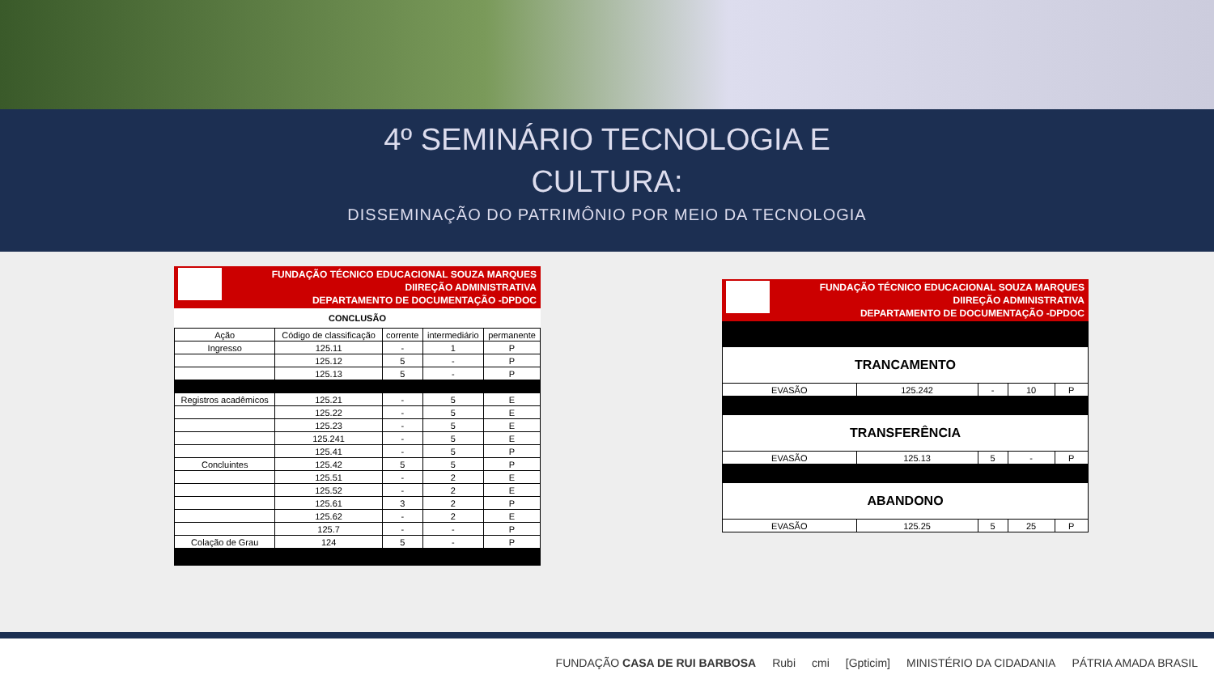4º SEMINÁRIO TECNOLOGIA E
CULTURA:
DISSEMINAÇÃO DO PATRIMÔNIO POR MEIO DA TECNOLOGIA
FUNDAÇÃO TÉCNICO EDUCACIONAL SOUZA MARQUES
DIIREÇÃO ADMINISTRATIVA
DEPARTAMENTO DE DOCUMENTAÇÃO -DPDOC
CONCLUSÃO
| Ação | Código de classificação | corrente | intermediário | permanente |
| --- | --- | --- | --- | --- |
| Ingresso | 125.11 | - | 1 | P |
| | 125.12 | 5 | - | P |
| | 125.13 | 5 | - | P |
| Registros acadêmicos | 125.21 | - | 5 | E |
| | 125.22 | - | 5 | E |
| | 125.23 | - | 5 | E |
| | 125.241 | - | 5 | E |
| | 125.41 | - | 5 | P |
| Concluintes | 125.42 | 5 | 5 | P |
| | 125.51 | - | 2 | E |
| | 125.52 | - | 2 | E |
| | 125.61 | 3 | 2 | P |
| | 125.62 | - | 2 | E |
| | 125.7 | - | - | P |
| Colação de Grau | 124 | 5 | - | P |
FUNDAÇÃO TÉCNICO EDUCACIONAL SOUZA MARQUES
DIIREÇÃO ADMINISTRATIVA
DEPARTAMENTO DE DOCUMENTAÇÃO -DPDOC
| TRANCAMENTO | | | | |
| EVASÃO | 125.242 | - | 10 | P |
| TRANSFERÊNCIA | | | | |
| EVASÃO | 125.13 | 5 | - | P |
| ABANDONO | | | | |
| EVASÃO | 125.25 | 5 | 25 | P |
FUNDAÇÃO CASA DE RUI BARBOSA Rubi cmi [Gpticim] MINISTÉRIO DA CIDADANIA PÁTRIA AMADA BRASIL